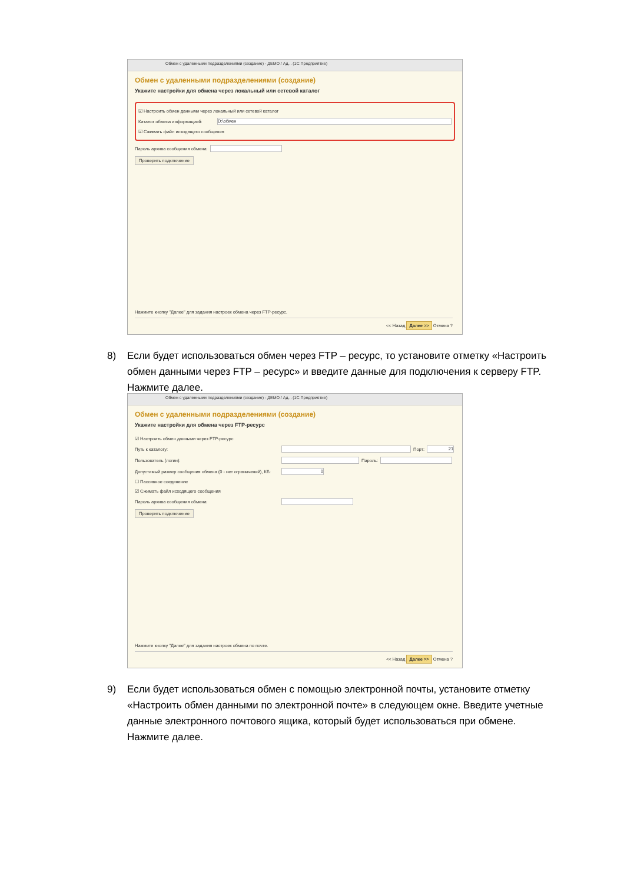Обмен с удаленными подразделениями (создание) - ДЕМО / Ад... (1С:Предприятие)
Обмен с удаленными подразделениями (создание)
Укажите настройки для обмена через локальный или сетевой каталог
☑ Настроить обмен данными через локальный или сетевой каталог
Каталог обмена информацией: D:\обмен
☑ Сжимать файл исходящего сообщения
Пароль архива сообщения обмена:
Проверить подключение
Нажмите кнопку "Далее" для задания настроек обмена через FTP-ресурс.
<< Назад Далее >> Отмена ?
8) Если будет использоваться обмен через FTP – ресурс, то установите отметку «Настроить обмен данными через FTP – ресурс» и введите данные для подключения к серверу FTP. Нажмите далее.
Обмен с удаленными подразделениями (создание) - ДЕМО / Ад... (1С:Предприятие)
Обмен с удаленными подразделениями (создание)
Укажите настройки для обмена через FTP-ресурс
☑ Настроить обмен данными через FTP-ресурс
Путь к каталогу: Порт: 21
Пользователь (логин): Пароль:
Допустимый размер сообщения обмена (0 - нет ограничений), КБ: 0
☐ Пассивное соединение
☑ Сжимать файл исходящего сообщения
Пароль архива сообщения обмена:
Проверить подключение
Нажмите кнопку "Далее" для задания настроек обмена по почте.
<< Назад Далее >> Отмена ?
9) Если будет использоваться обмен с помощью электронной почты, установите отметку «Настроить обмен данными по электронной почте» в следующем окне. Введите учетные данные электронного почтового ящика, который будет использоваться при обмене. Нажмите далее.